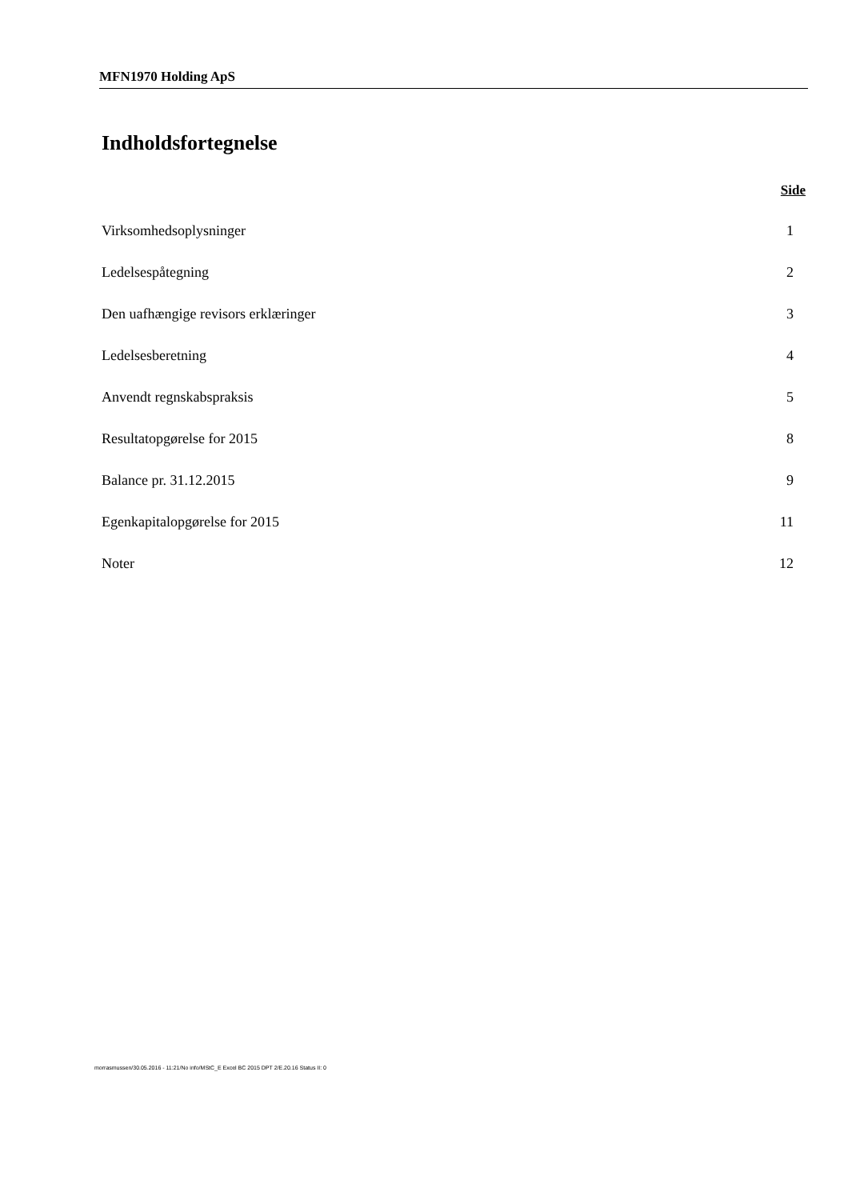MFN1970 Holding ApS
Indholdsfortegnelse
Side
Virksomhedsoplysninger 1
Ledelsespåtegning 2
Den uafhængige revisors erklæringer 3
Ledelsesberetning 4
Anvendt regnskabspraksis 5
Resultatopgørelse for 2015 8
Balance pr. 31.12.2015 9
Egenkapitalopgørelse for 2015 11
Noter 12
morrasmussen/30.05.2016 - 11:21/No info/MStC_E Excel BC 2015 DPT 2/E.20.16 Status II: 0